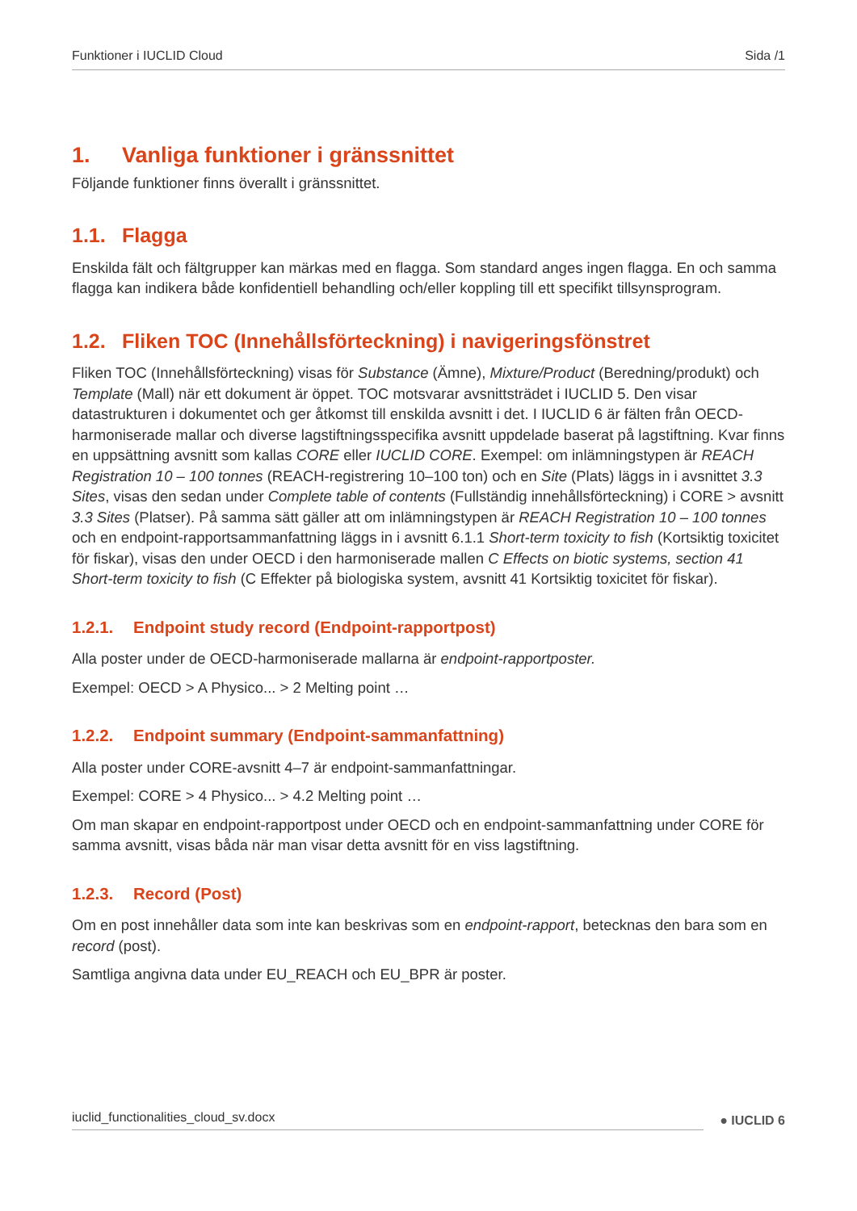Funktioner i IUCLID Cloud Sida /1
1. Vanliga funktioner i gränssnittet
Följande funktioner finns överallt i gränssnittet.
1.1. Flagga
Enskilda fält och fältgrupper kan märkas med en flagga. Som standard anges ingen flagga. En och samma flagga kan indikera både konfidentiell behandling och/eller koppling till ett specifikt tillsynsprogram.
1.2. Fliken TOC (Innehållsförteckning) i navigeringsfönstret
Fliken TOC (Innehållsförteckning) visas för Substance (Ämne), Mixture/Product (Beredning/produkt) och Template (Mall) när ett dokument är öppet. TOC motsvarar avsnittsträdet i IUCLID 5. Den visar datastrukturen i dokumentet och ger åtkomst till enskilda avsnitt i det. I IUCLID 6 är fälten från OECD-harmoniserade mallar och diverse lagstiftningsspecifika avsnitt uppdelade baserat på lagstiftning. Kvar finns en uppsättning avsnitt som kallas CORE eller IUCLID CORE. Exempel: om inlämningstypen är REACH Registration 10 – 100 tonnes (REACH-registrering 10–100 ton) och en Site (Plats) läggs in i avsnittet 3.3 Sites, visas den sedan under Complete table of contents (Fullständig innehållsförteckning) i CORE > avsnitt 3.3 Sites (Platser). På samma sätt gäller att om inlämningstypen är REACH Registration 10 – 100 tonnes och en endpoint-rapportsammanfattning läggs in i avsnitt 6.1.1 Short-term toxicity to fish (Kortsiktig toxicitet för fiskar), visas den under OECD i den harmoniserade mallen C Effects on biotic systems, section 41 Short-term toxicity to fish (C Effekter på biologiska system, avsnitt 41 Kortsiktig toxicitet för fiskar).
1.2.1. Endpoint study record (Endpoint-rapportpost)
Alla poster under de OECD-harmoniserade mallarna är endpoint-rapportposter.
Exempel: OECD > A Physico... > 2 Melting point …
1.2.2. Endpoint summary (Endpoint-sammanfattning)
Alla poster under CORE-avsnitt 4–7 är endpoint-sammanfattningar.
Exempel: CORE > 4 Physico... > 4.2 Melting point …
Om man skapar en endpoint-rapportpost under OECD och en endpoint-sammanfattning under CORE för samma avsnitt, visas båda när man visar detta avsnitt för en viss lagstiftning.
1.2.3. Record (Post)
Om en post innehåller data som inte kan beskrivas som en endpoint-rapport, betecknas den bara som en record (post).
Samtliga angivna data under EU_REACH och EU_BPR är poster.
iuclid_functionalities_cloud_sv.docx
● IUCLID 6